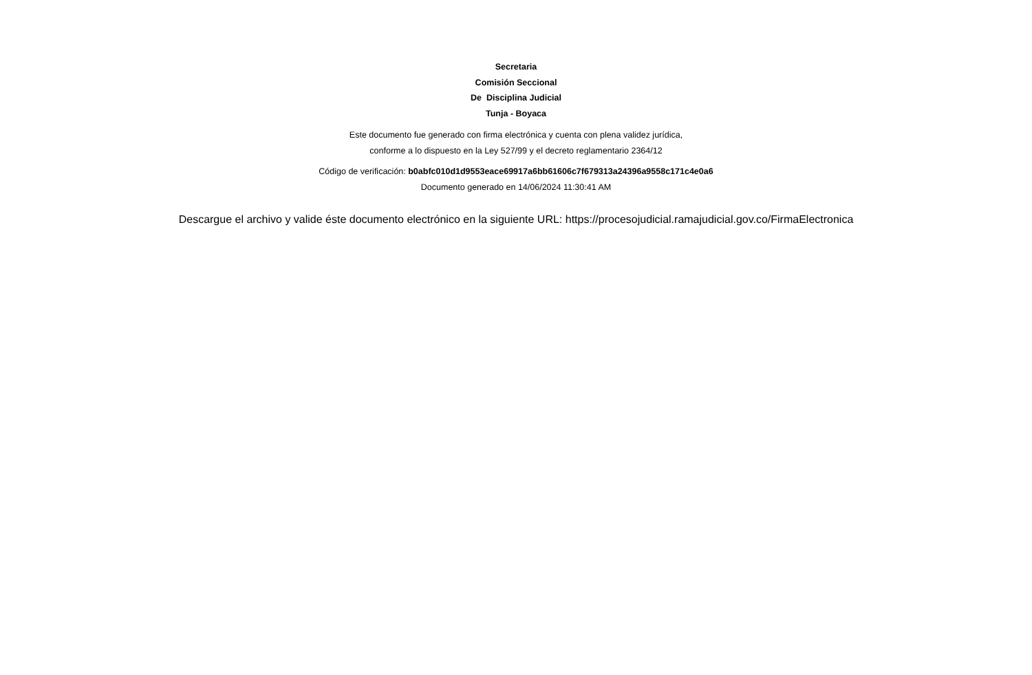Secretaria
Comisión Seccional
De Disciplina Judicial
Tunja - Boyaca
Este documento fue generado con firma electrónica y cuenta con plena validez jurídica,
conforme a lo dispuesto en la Ley 527/99 y el decreto reglamentario 2364/12
Código de verificación: b0abfc010d1d9553eace69917a6bb61606c7f679313a24396a9558c171c4e0a6
Documento generado en 14/06/2024 11:30:41 AM
Descargue el archivo y valide éste documento electrónico en la siguiente URL: https://procesojudicial.ramajudicial.gov.co/FirmaElectronica